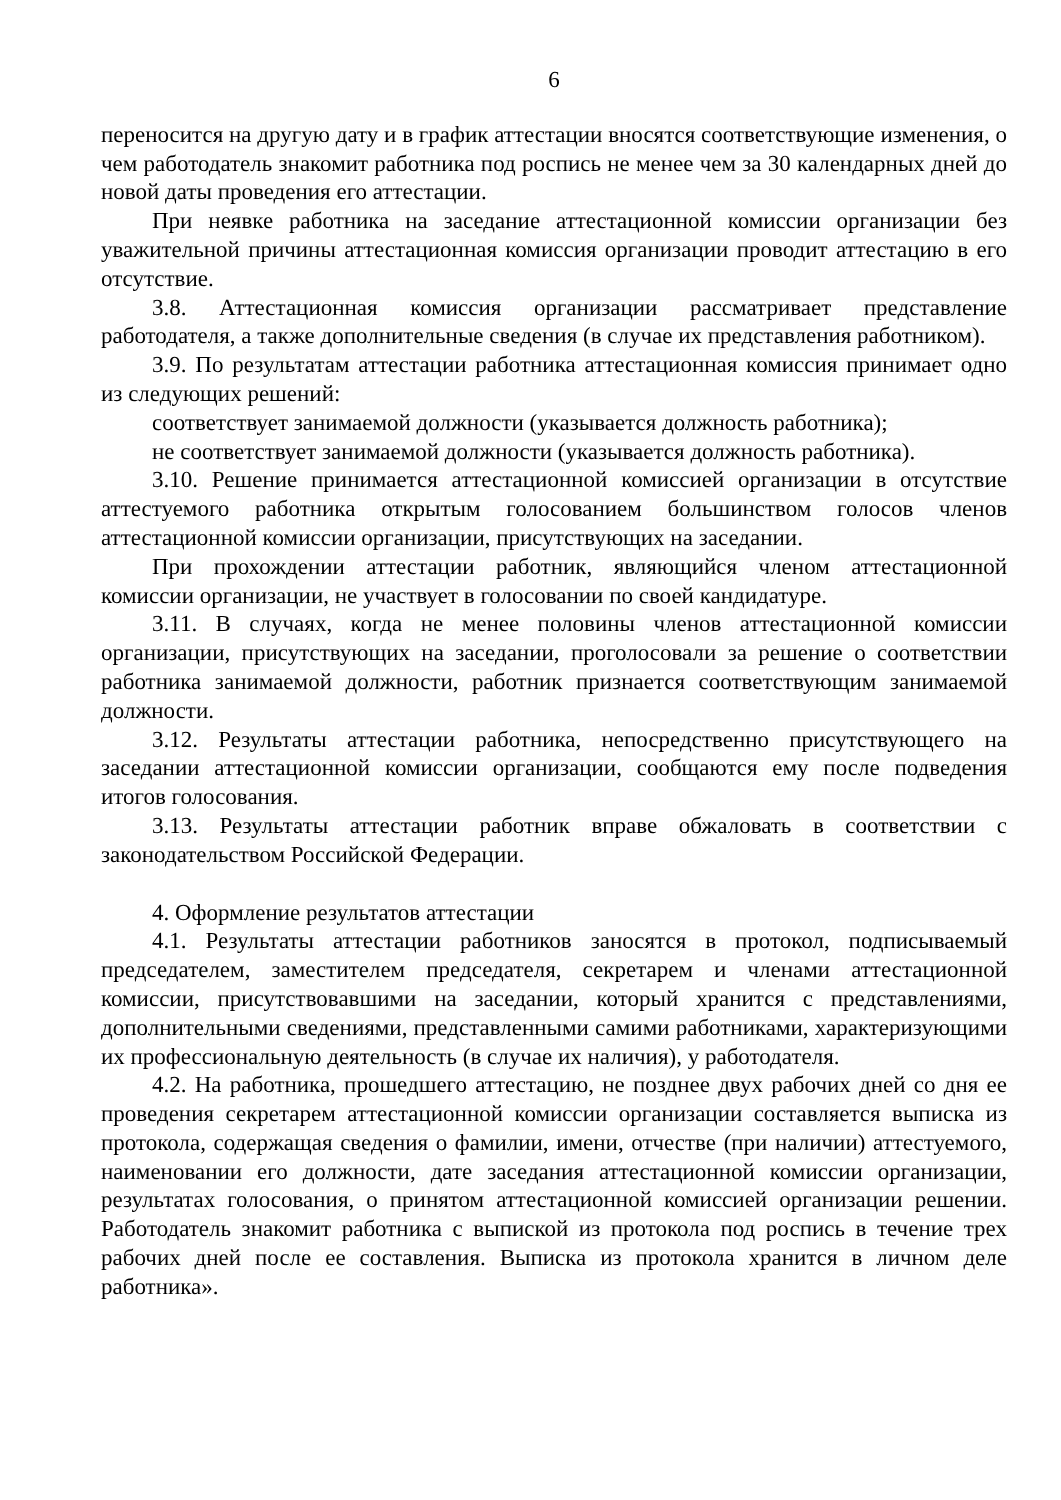6
переносится на другую дату и в график аттестации вносятся соответствующие изменения, о чем работодатель знакомит работника под роспись не менее чем за 30 календарных дней до новой даты проведения его аттестации.
При неявке работника на заседание аттестационной комиссии организации без уважительной причины аттестационная комиссия организации проводит аттестацию в его отсутствие.
3.8. Аттестационная комиссия организации рассматривает представление работодателя, а также дополнительные сведения (в случае их представления работником).
3.9. По результатам аттестации работника аттестационная комиссия принимает одно из следующих решений:
соответствует занимаемой должности (указывается должность работника);
не соответствует занимаемой должности (указывается должность работника).
3.10. Решение принимается аттестационной комиссией организации в отсутствие аттестуемого работника открытым голосованием большинством голосов членов аттестационной комиссии организации, присутствующих на заседании.
При прохождении аттестации работник, являющийся членом аттестационной комиссии организации, не участвует в голосовании по своей кандидатуре.
3.11. В случаях, когда не менее половины членов аттестационной комиссии организации, присутствующих на заседании, проголосовали за решение о соответствии работника занимаемой должности, работник признается соответствующим занимаемой должности.
3.12. Результаты аттестации работника, непосредственно присутствующего на заседании аттестационной комиссии организации, сообщаются ему после подведения итогов голосования.
3.13. Результаты аттестации работник вправе обжаловать в соответствии с законодательством Российской Федерации.
4. Оформление результатов аттестации
4.1. Результаты аттестации работников заносятся в протокол, подписываемый председателем, заместителем председателя, секретарем и членами аттестационной комиссии, присутствовавшими на заседании, который хранится с представлениями, дополнительными сведениями, представленными самими работниками, характеризующими их профессиональную деятельность (в случае их наличия), у работодателя.
4.2. На работника, прошедшего аттестацию, не позднее двух рабочих дней со дня ее проведения секретарем аттестационной комиссии организации составляется выписка из протокола, содержащая сведения о фамилии, имени, отчестве (при наличии) аттестуемого, наименовании его должности, дате заседания аттестационной комиссии организации, результатах голосования, о принятом аттестационной комиссией организации решении. Работодатель знакомит работника с выпиской из протокола под роспись в течение трех рабочих дней после ее составления. Выписка из протокола хранится в личном деле работника».